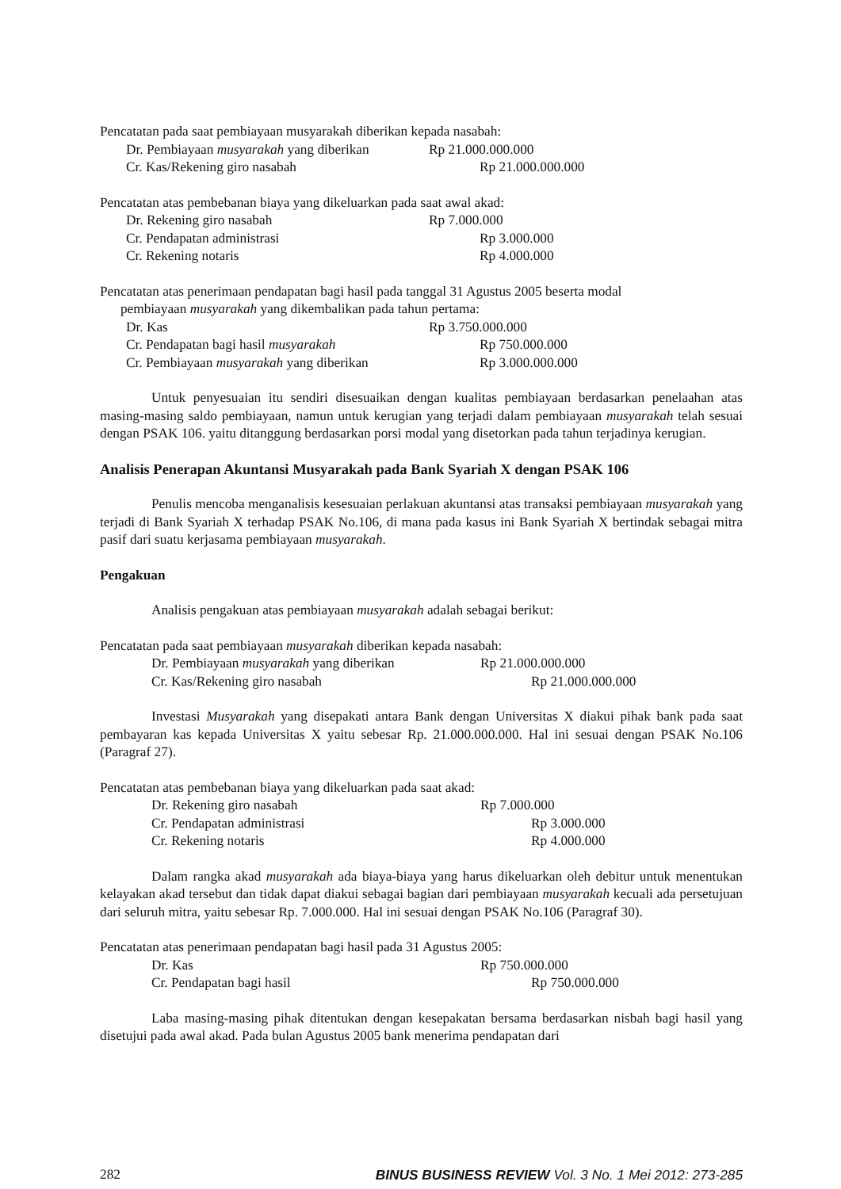Pencatatan pada saat pembiayaan musyarakah diberikan kepada nasabah:
Dr. Pembiayaan musyarakah yang diberikan Rp 21.000.000.000
Cr. Kas/Rekening giro nasabah Rp 21.000.000.000
Pencatatan atas pembebanan biaya yang dikeluarkan pada saat awal akad:
Dr. Rekening giro nasabah Rp 7.000.000
Cr. Pendapatan administrasi Rp 3.000.000
Cr. Rekening notaris Rp 4.000.000
Pencatatan atas penerimaan pendapatan bagi hasil pada tanggal 31 Agustus 2005 beserta modal
pembiayaan musyarakah yang dikembalikan pada tahun pertama:
Dr. Kas Rp 3.750.000.000
Cr. Pendapatan bagi hasil musyarakah Rp 750.000.000
Cr. Pembiayaan musyarakah yang diberikan Rp 3.000.000.000
Untuk penyesuaian itu sendiri disesuaikan dengan kualitas pembiayaan berdasarkan penelaahan atas masing-masing saldo pembiayaan, namun untuk kerugian yang terjadi dalam pembiayaan musyarakah telah sesuai dengan PSAK 106. yaitu ditanggung berdasarkan porsi modal yang disetorkan pada tahun terjadinya kerugian.
Analisis Penerapan Akuntansi Musyarakah pada Bank Syariah X dengan PSAK 106
Penulis mencoba menganalisis kesesuaian perlakuan akuntansi atas transaksi pembiayaan musyarakah yang terjadi di Bank Syariah X terhadap PSAK No.106, di mana pada kasus ini Bank Syariah X bertindak sebagai mitra pasif dari suatu kerjasama pembiayaan musyarakah.
Pengakuan
Analisis pengakuan atas pembiayaan musyarakah adalah sebagai berikut:
Pencatatan pada saat pembiayaan musyarakah diberikan kepada nasabah:
Dr. Pembiayaan musyarakah yang diberikan Rp 21.000.000.000
Cr. Kas/Rekening giro nasabah Rp 21.000.000.000
Investasi Musyarakah yang disepakati antara Bank dengan Universitas X diakui pihak bank pada saat pembayaran kas kepada Universitas X yaitu sebesar Rp. 21.000.000.000. Hal ini sesuai dengan PSAK No.106 (Paragraf 27).
Pencatatan atas pembebanan biaya yang dikeluarkan pada saat akad:
Dr. Rekening giro nasabah Rp 7.000.000
Cr. Pendapatan administrasi Rp 3.000.000
Cr. Rekening notaris Rp 4.000.000
Dalam rangka akad musyarakah ada biaya-biaya yang harus dikeluarkan oleh debitur untuk menentukan kelayakan akad tersebut dan tidak dapat diakui sebagai bagian dari pembiayaan musyarakah kecuali ada persetujuan dari seluruh mitra, yaitu sebesar Rp. 7.000.000. Hal ini sesuai dengan PSAK No.106 (Paragraf 30).
Pencatatan atas penerimaan pendapatan bagi hasil pada 31 Agustus 2005:
Dr. Kas Rp 750.000.000
Cr. Pendapatan bagi hasil Rp 750.000.000
Laba masing-masing pihak ditentukan dengan kesepakatan bersama berdasarkan nisbah bagi hasil yang disetujui pada awal akad. Pada bulan Agustus 2005 bank menerima pendapatan dari
282 BINUS BUSINESS REVIEW Vol. 3 No. 1 Mei 2012: 273-285